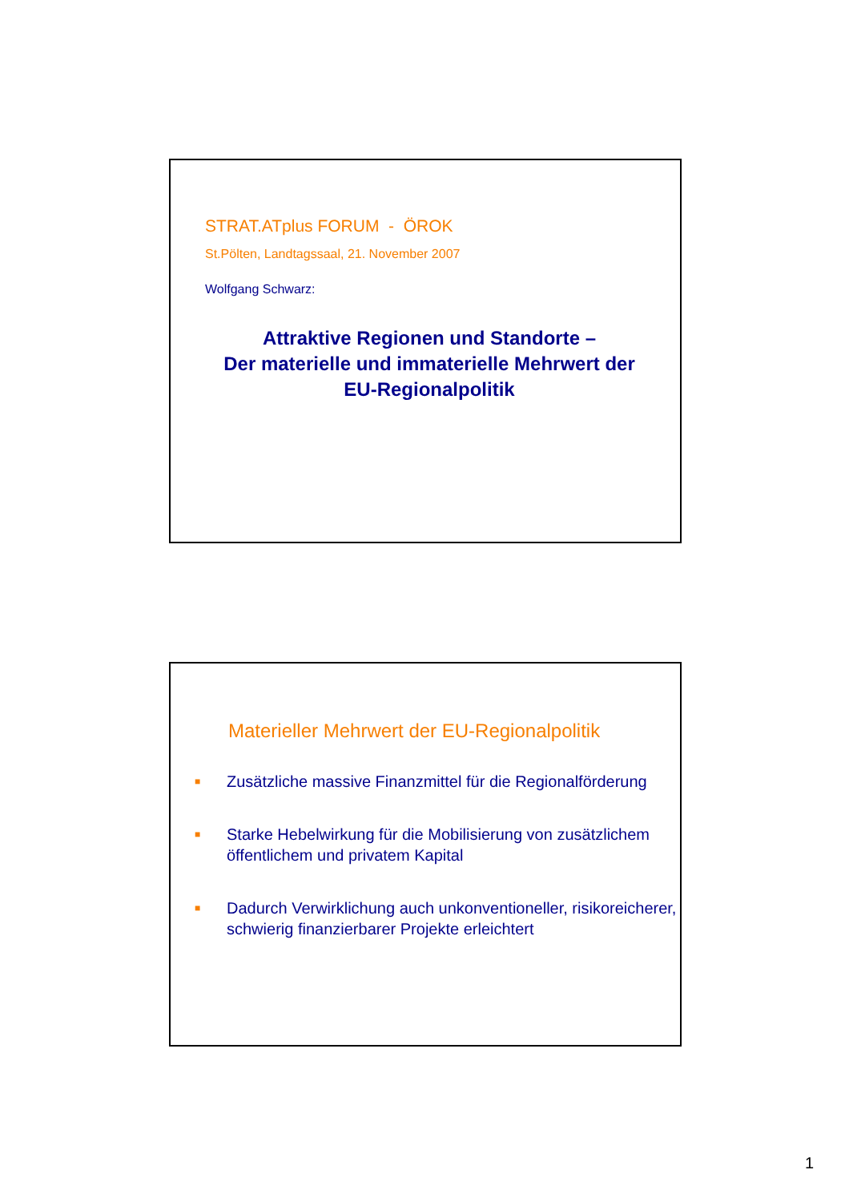STRAT.ATplus FORUM - ÖROK
St.Pölten, Landtagssaal, 21. November 2007
Wolfgang Schwarz:
Attraktive Regionen und Standorte –
Der materielle und immaterielle Mehrwert der
EU-Regionalpolitik
Materieller Mehrwert der EU-Regionalpolitik
■ Zusätzliche massive Finanzmittel für die Regionalförderung
■ Starke Hebelwirkung für die Mobilisierung von zusätzlichem öffentlichem und privatem Kapital
■ Dadurch Verwirklichung auch unkonventioneller, risikoreicherer, schwierig finanzierbarer Projekte erleichtert
1